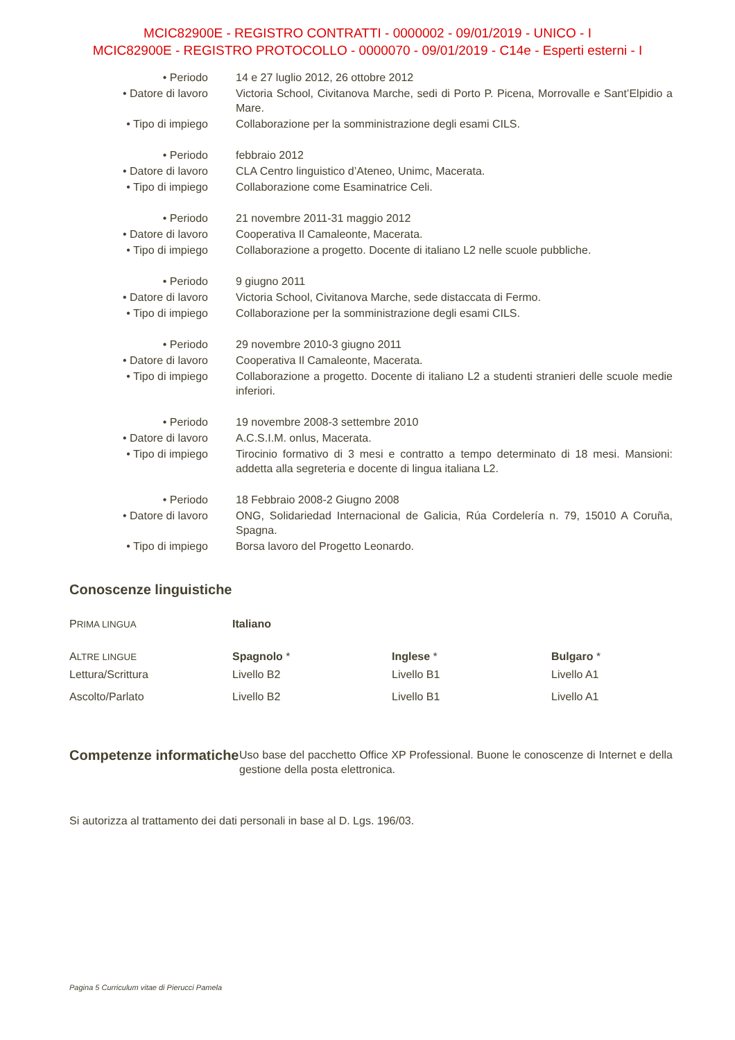MCIC82900E - REGISTRO CONTRATTI - 0000002 - 09/01/2019 - UNICO - I
MCIC82900E - REGISTRO PROTOCOLLO - 0000070 - 09/01/2019 - C14e - Esperti esterni - I
| • Periodo | 14 e 27 luglio 2012, 26 ottobre 2012 |
| • Datore di lavoro | Victoria School, Civitanova Marche, sedi di Porto P. Picena, Morrovalle e Sant’Elpidio a Mare. |
| • Tipo di impiego | Collaborazione per la somministrazione degli esami CILS. |
| • Periodo | febbraio 2012 |
| • Datore di lavoro | CLA Centro linguistico d’Ateneo, Unimc, Macerata. |
| • Tipo di impiego | Collaborazione come Esaminatrice Celi. |
| • Periodo | 21 novembre 2011-31 maggio 2012 |
| • Datore di lavoro | Cooperativa Il Camaleonte, Macerata. |
| • Tipo di impiego | Collaborazione a progetto. Docente di italiano L2 nelle scuole pubbliche. |
| • Periodo | 9 giugno 2011 |
| • Datore di lavoro | Victoria School, Civitanova Marche, sede distaccata di Fermo. |
| • Tipo di impiego | Collaborazione per la somministrazione degli esami CILS. |
| • Periodo | 29 novembre 2010-3 giugno 2011 |
| • Datore di lavoro | Cooperativa Il Camaleonte, Macerata. |
| • Tipo di impiego | Collaborazione a progetto. Docente di italiano L2 a studenti stranieri delle scuole medie inferiori. |
| • Periodo | 19 novembre 2008-3 settembre 2010 |
| • Datore di lavoro | A.C.S.I.M. onlus, Macerata. |
| • Tipo di impiego | Tirocinio formativo di 3 mesi e contratto a tempo determinato di 18 mesi. Mansioni: addetta alla segreteria e docente di lingua italiana L2. |
| • Periodo | 18 Febbraio 2008-2 Giugno 2008 |
| • Datore di lavoro | ONG, Solidariedad Internacional de Galicia, Rúa Cordelería n. 79, 15010 A Coruña, Spagna. |
| • Tipo di impiego | Borsa lavoro del Progetto Leonardo. |
Conoscenze linguistiche
| P RIMA LINGUA | Italiano | | |
| A LTRE LINGUE | Spagnolo * | Inglese * | Bulgaro * |
| Lettura/Scrittura | Livello B2 | Livello B1 | Livello A1 |
| Ascolto/Parlato | Livello B2 | Livello B1 | Livello A1 |
Competenze informatiche
Uso base del pacchetto Office XP Professional. Buone le conoscenze di Internet e della gestione della posta elettronica.
Si autorizza al trattamento dei dati personali in base al D. Lgs. 196/03.
Pagina 5 Curriculum vitae di Pierucci Pamela